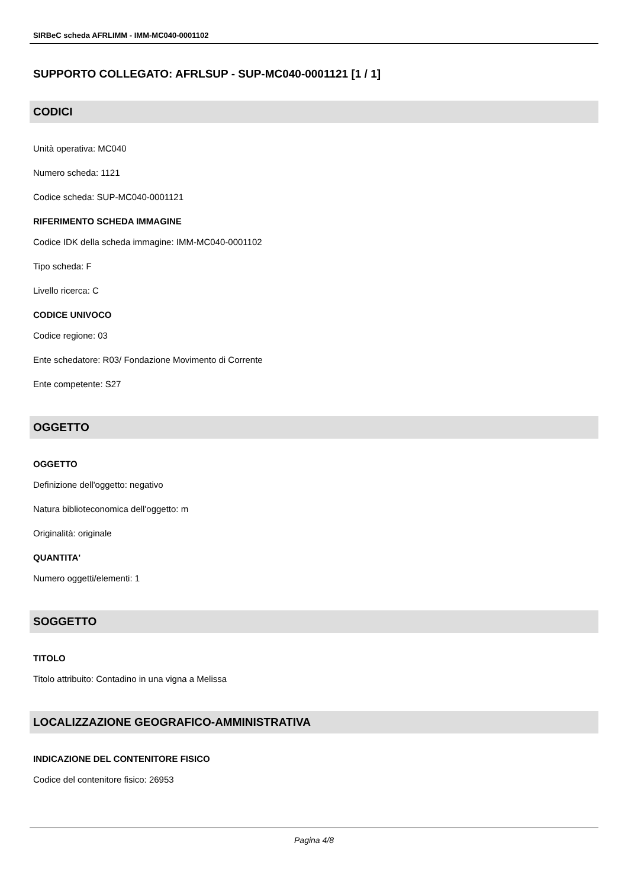SIRBeC scheda AFRLIMM - IMM-MC040-0001102
SUPPORTO COLLEGATO: AFRLSUP - SUP-MC040-0001121 [1 / 1]
CODICI
Unità operativa: MC040
Numero scheda: 1121
Codice scheda: SUP-MC040-0001121
RIFERIMENTO SCHEDA IMMAGINE
Codice IDK della scheda immagine: IMM-MC040-0001102
Tipo scheda: F
Livello ricerca: C
CODICE UNIVOCO
Codice regione: 03
Ente schedatore: R03/ Fondazione Movimento di Corrente
Ente competente: S27
OGGETTO
OGGETTO
Definizione dell'oggetto: negativo
Natura biblioteconomica dell'oggetto: m
Originalità: originale
QUANTITA'
Numero oggetti/elementi: 1
SOGGETTO
TITOLO
Titolo attribuito: Contadino in una vigna a Melissa
LOCALIZZAZIONE GEOGRAFICO-AMMINISTRATIVA
INDICAZIONE DEL CONTENITORE FISICO
Codice del contenitore fisico: 26953
Pagina 4/8